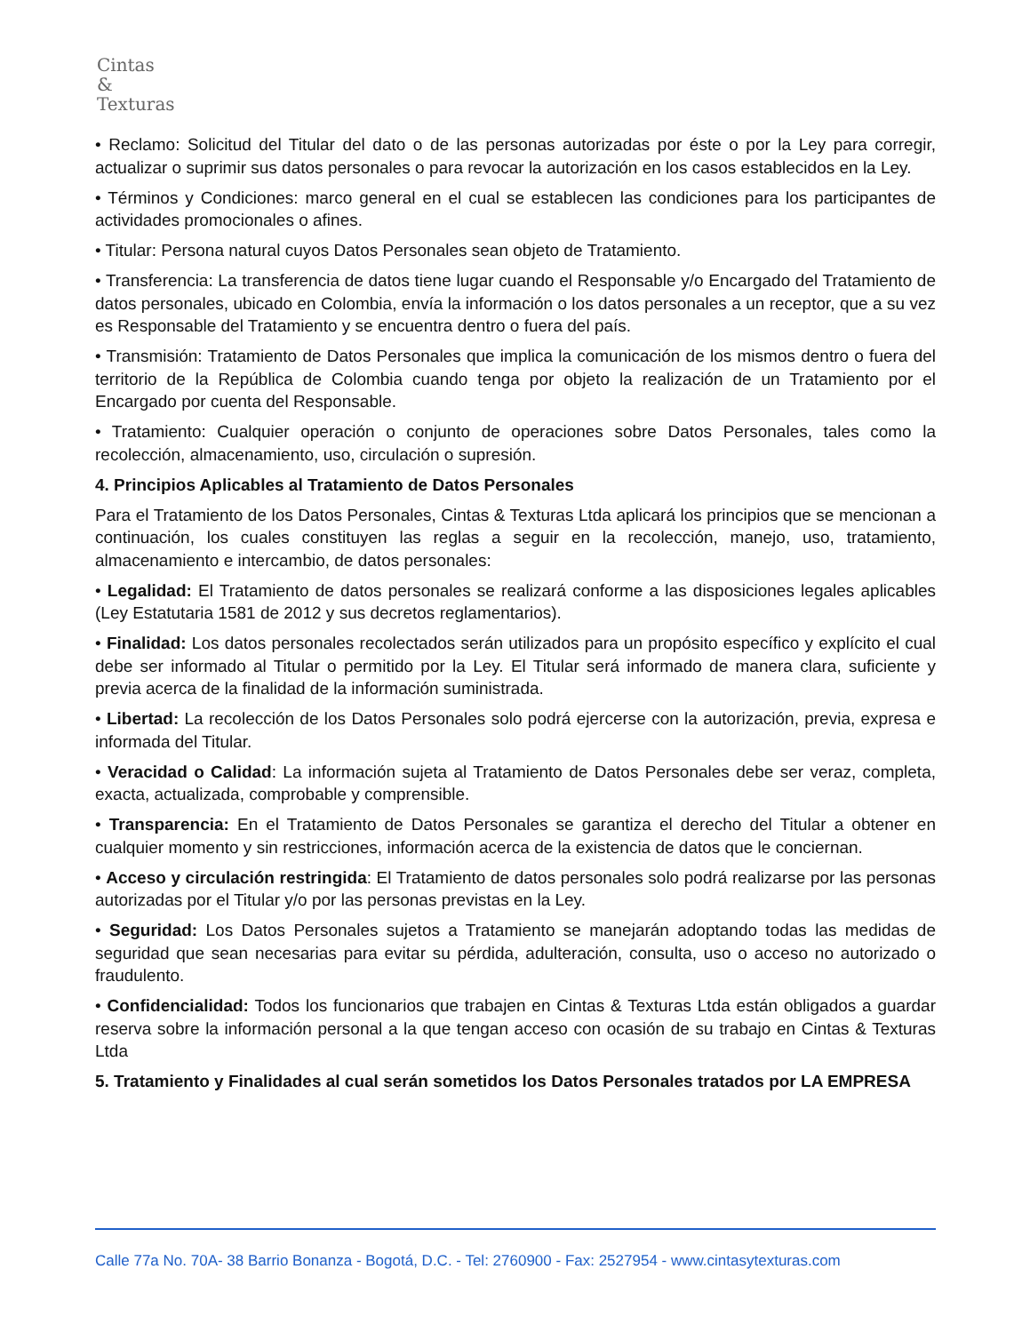Cintas
&
Texturas
• Reclamo: Solicitud del Titular del dato o de las personas autorizadas por éste o por la Ley para corregir, actualizar o suprimir sus datos personales o para revocar la autorización en los casos establecidos en la Ley.
• Términos y Condiciones: marco general en el cual se establecen las condiciones para los participantes de actividades promocionales o afines.
• Titular: Persona natural cuyos Datos Personales sean objeto de Tratamiento.
• Transferencia: La transferencia de datos tiene lugar cuando el Responsable y/o Encargado del Tratamiento de datos personales, ubicado en Colombia, envía la información o los datos personales a un receptor, que a su vez es Responsable del Tratamiento y se encuentra dentro o fuera del país.
• Transmisión: Tratamiento de Datos Personales que implica la comunicación de los mismos dentro o fuera del territorio de la República de Colombia cuando tenga por objeto la realización de un Tratamiento por el Encargado por cuenta del Responsable.
• Tratamiento: Cualquier operación o conjunto de operaciones sobre Datos Personales, tales como la recolección, almacenamiento, uso, circulación o supresión.
4. Principios Aplicables al Tratamiento de Datos Personales
Para el Tratamiento de los Datos Personales, Cintas & Texturas Ltda aplicará los principios que se mencionan a continuación, los cuales constituyen las reglas a seguir en la recolección, manejo, uso, tratamiento, almacenamiento e intercambio, de datos personales:
• Legalidad: El Tratamiento de datos personales se realizará conforme a las disposiciones legales aplicables (Ley Estatutaria 1581 de 2012 y sus decretos reglamentarios).
• Finalidad: Los datos personales recolectados serán utilizados para un propósito específico y explícito el cual debe ser informado al Titular o permitido por la Ley. El Titular será informado de manera clara, suficiente y previa acerca de la finalidad de la información suministrada.
• Libertad: La recolección de los Datos Personales solo podrá ejercerse con la autorización, previa, expresa e informada del Titular.
• Veracidad o Calidad: La información sujeta al Tratamiento de Datos Personales debe ser veraz, completa, exacta, actualizada, comprobable y comprensible.
• Transparencia: En el Tratamiento de Datos Personales se garantiza el derecho del Titular a obtener en cualquier momento y sin restricciones, información acerca de la existencia de datos que le conciernan.
• Acceso y circulación restringida: El Tratamiento de datos personales solo podrá realizarse por las personas autorizadas por el Titular y/o por las personas previstas en la Ley.
• Seguridad: Los Datos Personales sujetos a Tratamiento se manejarán adoptando todas las medidas de seguridad que sean necesarias para evitar su pérdida, adulteración, consulta, uso o acceso no autorizado o fraudulento.
• Confidencialidad: Todos los funcionarios que trabajen en Cintas & Texturas Ltda están obligados a guardar reserva sobre la información personal a la que tengan acceso con ocasión de su trabajo en Cintas & Texturas Ltda
5. Tratamiento y Finalidades al cual serán sometidos los Datos Personales tratados por LA EMPRESA
Calle 77a No. 70A- 38 Barrio Bonanza - Bogotá, D.C. - Tel: 2760900 - Fax: 2527954 - www.cintasytexturas.com